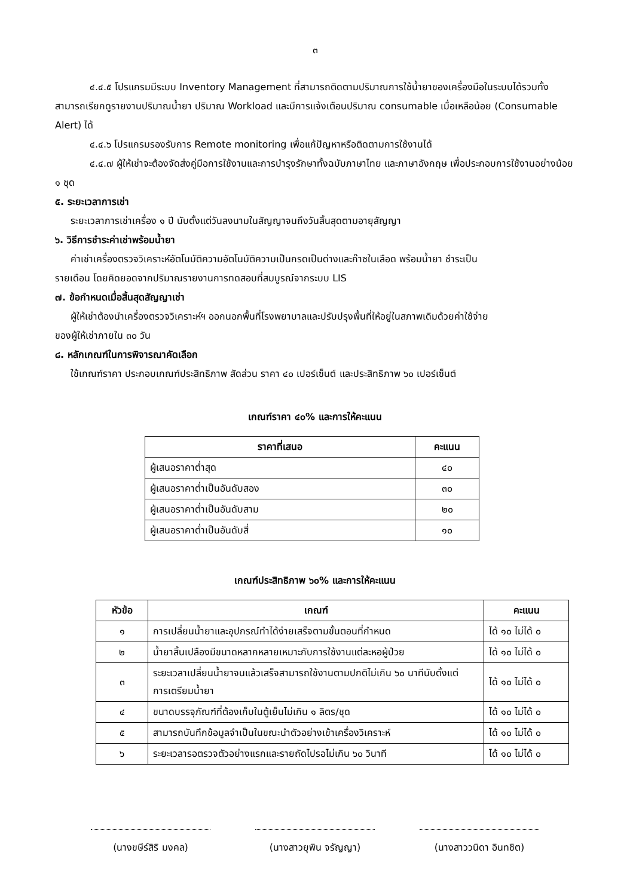๓
๔.๔.๕ โปรแกรมมีระบบ Inventory Management ที่สามารถติดตามปริมาณการใช้น้ำยาของเครื่องมือในระบบได้รวมทั้งสามารถเรียกดูรายงานปริมาณน้ำยา ปริมาณ Workload และมีการแจ้งเตือนปริมาณ consumable เมื่อเหลือน้อย (Consumable Alert) ได้
๔.๔.๖ โปรแกรมรองรับการ Remote monitoring เพื่อแก้ปัญหาหรือติดตามการใช้งานได้
๔.๔.๗ ผู้ให้เช่าจะต้องจัดส่งคู่มือการใช้งานและการบำรุงรักษาทั้งฉบับภาษาไทย และภาษาอังกฤษ เพื่อประกอบการใช้งานอย่างน้อย ๑ ชุด
๕. ระยะเวลาการเช่า
ระยะเวลาการเช่าเครื่อง ๑ ปี นับตั้งแต่วันลงนามในสัญญาจนถึงวันสิ้นสุดตามอายุสัญญา
๖. วิธีการชำระค่าเช่าพร้อมน้ำยา
ค่าเช่าเครื่องตรวจวิเคราะห์อัตโนมัติความอัตโนมัติความเป็นกรดเป็นด่างและก๊าซในเลือด พร้อมน้ำยา ชำระเป็น
รายเดือน โดยคิดยอดจากปริมาณรายงานการทดสอบที่สมบูรณ์จากระบบ LIS
๗. ข้อกำหนดเมื่อสิ้นสุดสัญญาเช่า
ผู้ให้เช่าต้องนำเครื่องตรวจวิเคราะห์ฯ ออกนอกพื้นที่โรงพยาบาลและปรับปรุงพื้นที่ให้อยู่ในสภาพเดิมด้วยค่าใช้จ่าย
ของผู้ให้เช่าภายใน ๓๐ วัน
๘. หลักเกณฑ์ในการพิจารณาคัดเลือก
ใช้เกณฑ์ราคา ประกอบเกณฑ์ประสิทธิภาพ สัดส่วน ราคา ๔๐ เปอร์เซ็นต์ และประสิทธิภาพ ๖๐ เปอร์เซ็นต์
เกณฑ์ราคา ๔๐% และการให้คะแนน
| ราคาที่เสนอ | คะแนน |
| --- | --- |
| ผู้เสนอราคาต่ำสุด | ๔๐ |
| ผู้เสนอราคาต่ำเป็นอันดับสอง | ๓๐ |
| ผู้เสนอราคาต่ำเป็นอันดับสาม | ๒๐ |
| ผู้เสนอราคาต่ำเป็นอันดับสี่ | ๑๐ |
เกณฑ์ประสิทธิภาพ ๖๐% และการให้คะแนน
| หัวข้อ | เกณฑ์ | คะแนน |
| --- | --- | --- |
| ๑ | การเปลี่ยนน้ำยาและอุปกรณ์ทำได้ง่ายเสร็จตามขั้นตอนที่กำหนด | ได้ ๑๐ ไม่ได้ ๐ |
| ๒ | น้ำยาสิ้นเปลืองมีขนาดหลากหลายเหมาะกับการใช้งานแต่ละหอผู้ป่วย | ได้ ๑๐ ไม่ได้ ๐ |
| ๓ | ระยะเวลาเปลี่ยนน้ำยาจนแล้วเสร็จสามารถใช้งานตามปกติไม่เกิน ๖๐ นาทีนับตั้งแต่การเตรียมน้ำยา | ได้ ๑๐ ไม่ได้ ๐ |
| ๔ | ขนาดบรรจุภัณฑ์ที่ต้องเก็บในตู้เย็นไม่เกิน ๑ ลิตร/ชุด | ได้ ๑๐ ไม่ได้ ๐ |
| ๕ | สามารถบันทึกข้อมูลจำเป็นในขณะนำตัวอย่างเข้าเครื่องวิเคราะห์ | ได้ ๑๐ ไม่ได้ ๐ |
| ๖ | ระยะเวลารอตรวจตัวอย่างแรกและรายถัดไปรอไม่เกิน ๖๐ วินาที | ได้ ๑๐ ไม่ได้ ๐ |
(นางขษีร์สิริ มงคล) (นางสาวยุพิน จรัญญา) (นางสาววนิดา อินทชิต)